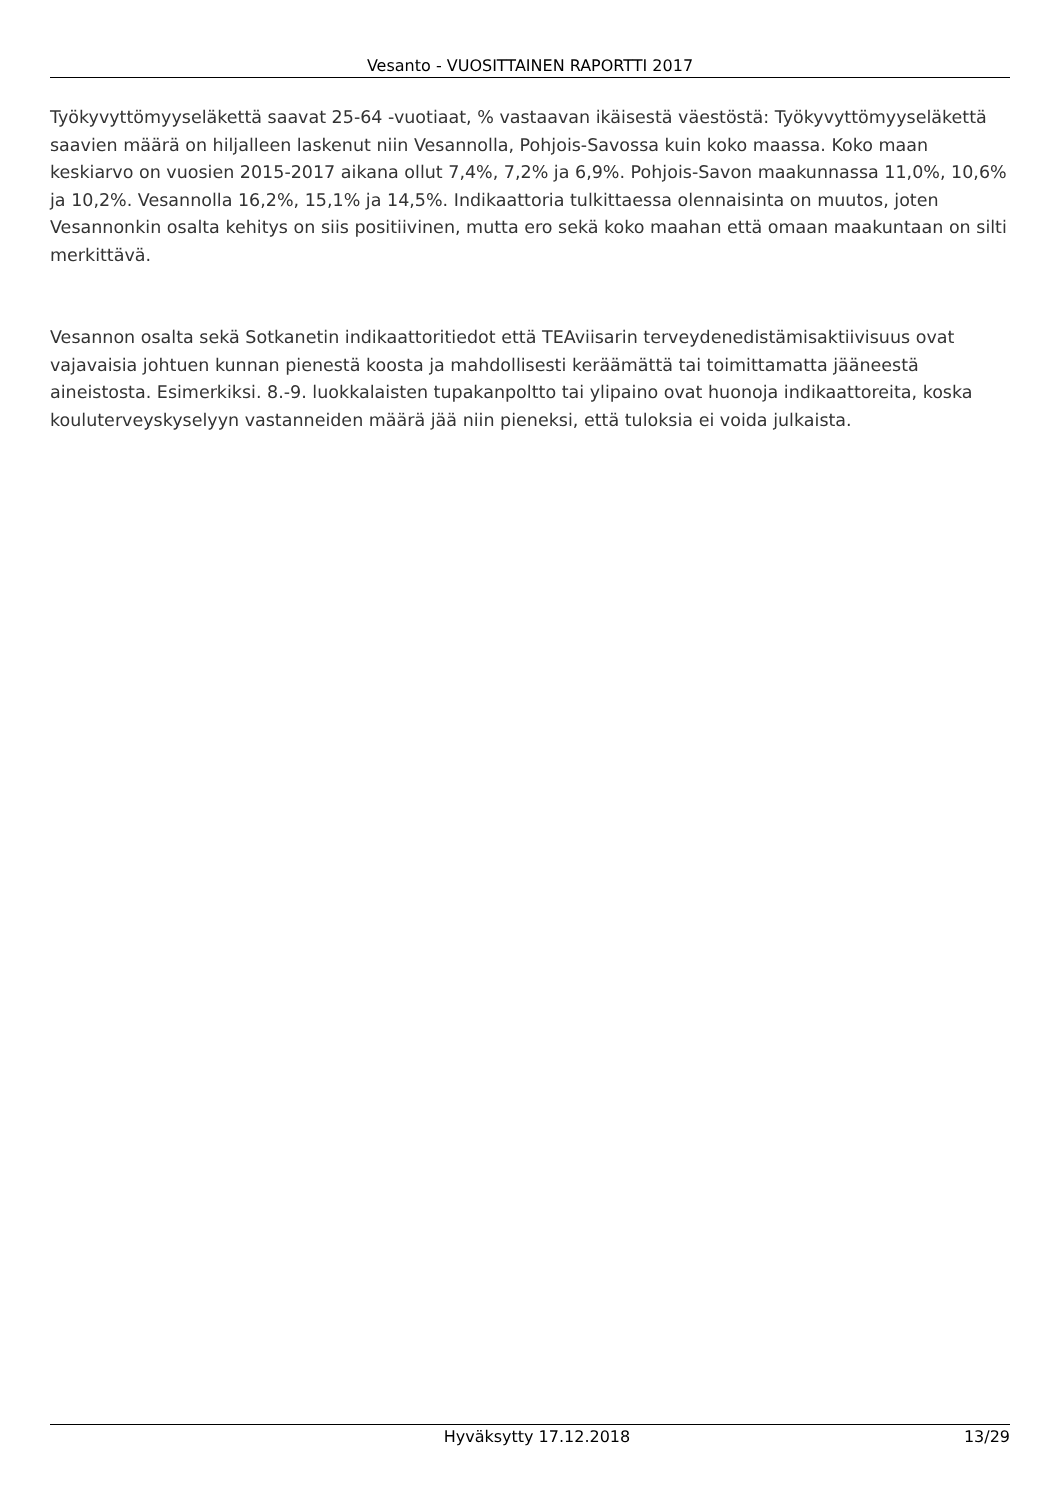Vesanto - VUOSITTAINEN RAPORTTI 2017
Työkyvyttömyyseläkettä saavat 25-64 -vuotiaat, % vastaavan ikäisestä väestöstä: Työkyvyttömyyseläkettä saavien määrä on hiljalleen laskenut niin Vesannolla, Pohjois-Savossa kuin koko maassa. Koko maan keskiarvo on vuosien 2015-2017 aikana ollut 7,4%, 7,2% ja 6,9%. Pohjois-Savon maakunnassa 11,0%, 10,6% ja 10,2%. Vesannolla 16,2%, 15,1% ja 14,5%. Indikaattoria tulkittaessa olennaisinta on muutos, joten Vesannonkin osalta kehitys on siis positiivinen, mutta ero sekä koko maahan että omaan maakuntaan on silti merkittävä.
Vesannon osalta sekä Sotkanetin indikaattoritiedot että TEAviisarin terveydenedistämisaktiivisuus ovat vajavaisia johtuen kunnan pienestä koosta ja mahdollisesti keräämättä tai toimittamatta jääneestä aineistosta. Esimerkiksi. 8.-9. luokkalaisten tupakanpoltto tai ylipaino ovat huonoja indikaattoreita, koska kouluterveyskyselyyn vastanneiden määrä jää niin pieneksi, että tuloksia ei voida julkaista.
Hyväksytty 17.12.2018 13/29